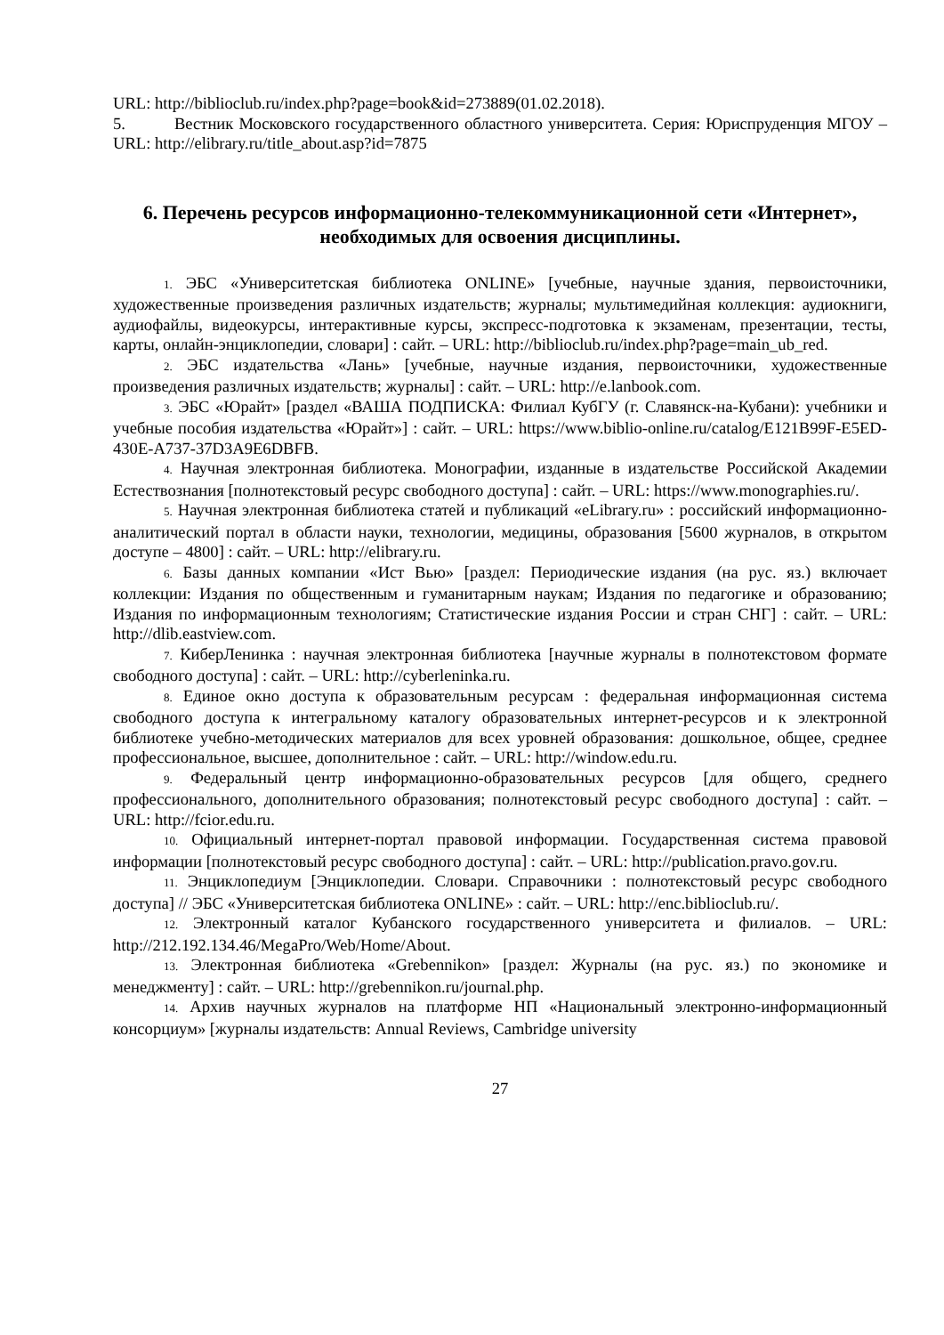URL: http://biblioclub.ru/index.php?page=book&id=273889(01.02.2018).
5. Вестник Московского государственного областного университета. Серия: Юриспруденция МГОУ – URL: http://elibrary.ru/title_about.asp?id=7875
6. Перечень ресурсов информационно-телекоммуникационной сети «Интернет», необходимых для освоения дисциплины.
1. ЭБС «Университетская библиотека ONLINE» [учебные, научные здания, первоисточники, художественные произведения различных издательств; журналы; мультимедийная коллекция: аудиокниги, аудиофайлы, видеокурсы, интерактивные курсы, экспресс-подготовка к экзаменам, презентации, тесты, карты, онлайн-энциклопедии, словари] : сайт. – URL: http://biblioclub.ru/index.php?page=main_ub_red.
2. ЭБС издательства «Лань» [учебные, научные издания, первоисточники, художественные произведения различных издательств; журналы] : сайт. – URL: http://e.lanbook.com.
3. ЭБС «Юрайт» [раздел «ВАША ПОДПИСКА: Филиал КубГУ (г. Славянск-на-Кубани): учебники и учебные пособия издательства «Юрайт»] : сайт. – URL: https://www.biblio-online.ru/catalog/E121B99F-E5ED-430E-A737-37D3A9E6DBFB.
4. Научная электронная библиотека. Монографии, изданные в издательстве Российской Академии Естествознания [полнотекстовый ресурс свободного доступа] : сайт. – URL: https://www.monographies.ru/.
5. Научная электронная библиотека статей и публикаций «eLibrary.ru» : российский информационно-аналитический портал в области науки, технологии, медицины, образования [5600 журналов, в открытом доступе – 4800] : сайт. – URL: http://elibrary.ru.
6. Базы данных компании «Ист Вью» [раздел: Периодические издания (на рус. яз.) включает коллекции: Издания по общественным и гуманитарным наукам; Издания по педагогике и образованию; Издания по информационным технологиям; Статистические издания России и стран СНГ] : сайт. – URL: http://dlib.eastview.com.
7. КиберЛенинка : научная электронная библиотека [научные журналы в полнотекстовом формате свободного доступа] : сайт. – URL: http://cyberleninka.ru.
8. Единое окно доступа к образовательным ресурсам : федеральная информационная система свободного доступа к интегральному каталогу образовательных интернет-ресурсов и к электронной библиотеке учебно-методических материалов для всех уровней образования: дошкольное, общее, среднее профессиональное, высшее, дополнительное : сайт. – URL: http://window.edu.ru.
9. Федеральный центр информационно-образовательных ресурсов [для общего, среднего профессионального, дополнительного образования; полнотекстовый ресурс свободного доступа] : сайт. – URL: http://fcior.edu.ru.
10. Официальный интернет-портал правовой информации. Государственная система правовой информации [полнотекстовый ресурс свободного доступа] : сайт. – URL: http://publication.pravo.gov.ru.
11. Энциклопедиум [Энциклопедии. Словари. Справочники : полнотекстовый ресурс свободного доступа] // ЭБС «Университетская библиотека ONLINE» : сайт. – URL: http://enc.biblioclub.ru/.
12. Электронный каталог Кубанского государственного университета и филиалов. – URL: http://212.192.134.46/MegaPro/Web/Home/About.
13. Электронная библиотека «Grebennikon» [раздел: Журналы (на рус. яз.) по экономике и менеджменту] : сайт. – URL: http://grebennikon.ru/journal.php.
14. Архив научных журналов на платформе НП «Национальный электронно-информационный консорциум» [журналы издательств: Annual Reviews, Cambridge university
27